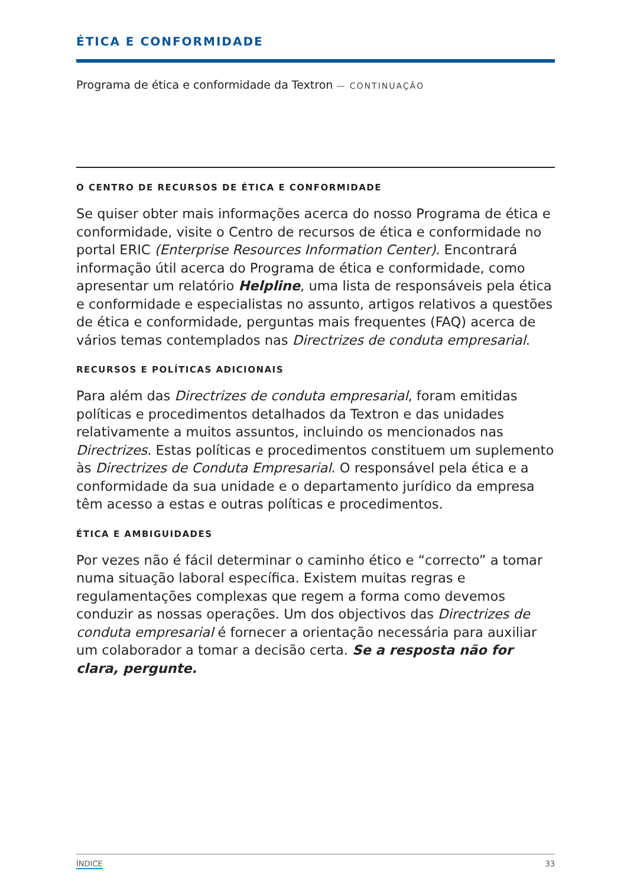ÉTICA E CONFORMIDADE
Programa de ética e conformidade da Textron — CONTINUAÇÃO
O CENTRO DE RECURSOS DE ÉTICA E CONFORMIDADE
Se quiser obter mais informações acerca do nosso Programa de ética e conformidade, visite o Centro de recursos de ética e conformidade no portal ERIC (Enterprise Resources Information Center). Encontrará informação útil acerca do Programa de ética e conformidade, como apresentar um relatório Helpline, uma lista de responsáveis pela ética e conformidade e especialistas no assunto, artigos relativos a questões de ética e conformidade, perguntas mais frequentes (FAQ) acerca de vários temas contemplados nas Directrizes de conduta empresarial.
RECURSOS E POLÍTICAS ADICIONAIS
Para além das Directrizes de conduta empresarial, foram emitidas políticas e procedimentos detalhados da Textron e das unidades relativamente a muitos assuntos, incluindo os mencionados nas Directrizes. Estas políticas e procedimentos constituem um suplemento às Directrizes de Conduta Empresarial. O responsável pela ética e a conformidade da sua unidade e o departamento jurídico da empresa têm acesso a estas e outras políticas e procedimentos.
ÉTICA E AMBIGUIDADES
Por vezes não é fácil determinar o caminho ético e “correcto” a tomar numa situação laboral específica. Existem muitas regras e regulamentações complexas que regem a forma como devemos conduzir as nossas operações. Um dos objectivos das Directrizes de conduta empresarial é fornecer a orientação necessária para auxiliar um colaborador a tomar a decisão certa. Se a resposta não for clara, pergunte.
ÍNDICE 33